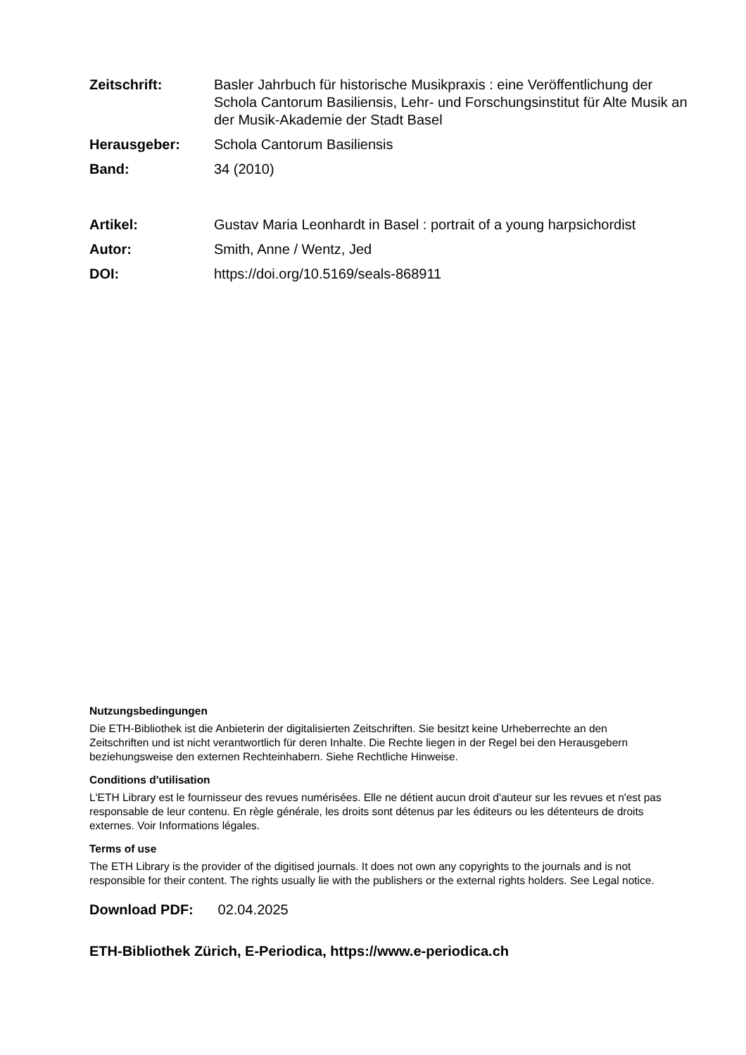| Zeitschrift: | Basler Jahrbuch für historische Musikpraxis : eine Veröffentlichung der Schola Cantorum Basiliensis, Lehr- und Forschungsinstitut für Alte Musik an der Musik-Akademie der Stadt Basel |
| Herausgeber: | Schola Cantorum Basiliensis |
| Band: | 34 (2010) |
| Artikel: | Gustav Maria Leonhardt in Basel : portrait of a young harpsichordist |
| Autor: | Smith, Anne / Wentz, Jed |
| DOI: | https://doi.org/10.5169/seals-868911 |
Nutzungsbedingungen
Die ETH-Bibliothek ist die Anbieterin der digitalisierten Zeitschriften. Sie besitzt keine Urheberrechte an den Zeitschriften und ist nicht verantwortlich für deren Inhalte. Die Rechte liegen in der Regel bei den Herausgebern beziehungsweise den externen Rechteinhabern. Siehe Rechtliche Hinweise.
Conditions d'utilisation
L'ETH Library est le fournisseur des revues numérisées. Elle ne détient aucun droit d'auteur sur les revues et n'est pas responsable de leur contenu. En règle générale, les droits sont détenus par les éditeurs ou les détenteurs de droits externes. Voir Informations légales.
Terms of use
The ETH Library is the provider of the digitised journals. It does not own any copyrights to the journals and is not responsible for their content. The rights usually lie with the publishers or the external rights holders. See Legal notice.
Download PDF: 02.04.2025
ETH-Bibliothek Zürich, E-Periodica, https://www.e-periodica.ch